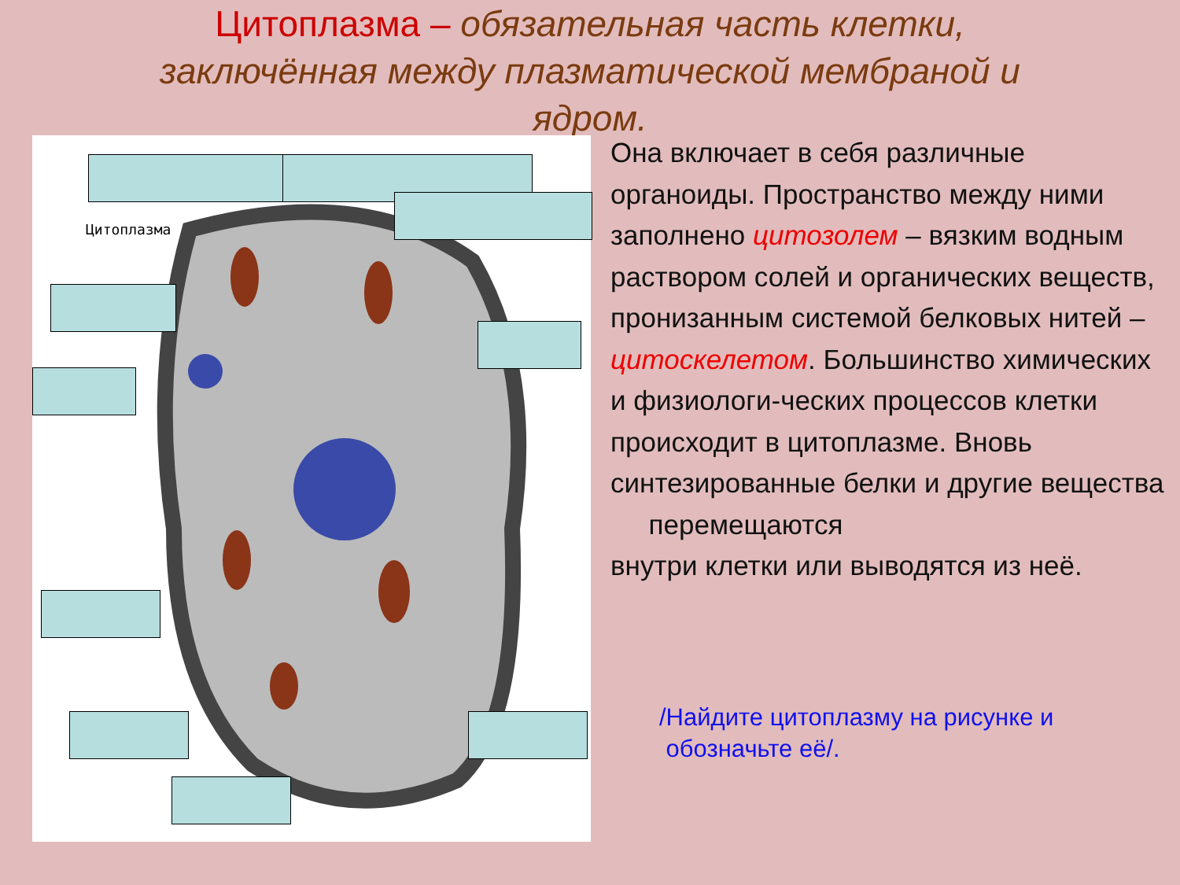Цитоплазма – обязательная часть клетки,
заключённая между плазматической мембраной и
ядром.
Цитоплазма
Она включает в себя различные органоиды. Пространство между ними заполнено цитозолем – вязким водным раствором солей и органических веществ, пронизанным системой белковых нитей – цитоскелетом. Большинство химических и физиологи-ческих процессов клетки происходит в цитоплазме. Вновь синтезированные белки и другие вещества
перемещаются
внутри клетки или выводятся из неё.
/Найдите цитоплазму на рисунке и
обозначьте её/.